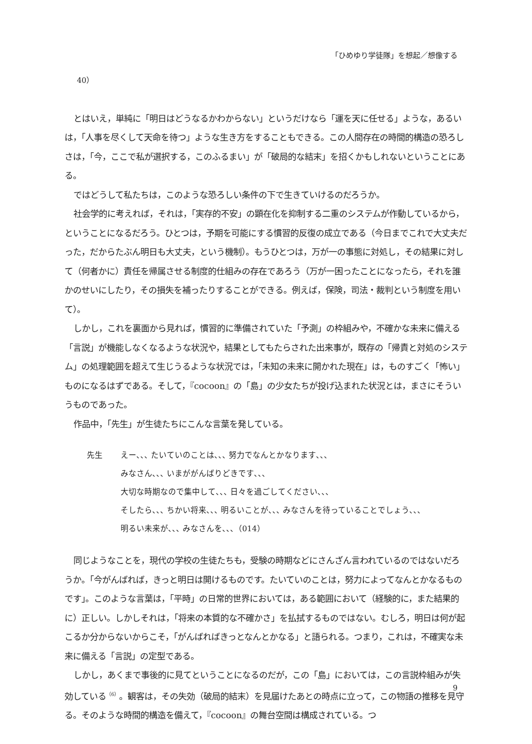「ひめゆり学徒隊」を想起／想像する
40）
とはいえ，単純に「明日はどうなるかわからない」というだけなら「運を天に任せる」ような，あるいは，「人事を尽くして天命を待つ」ような生き方をすることもできる。この人間存在の時間的構造の恐ろしさは，「今，ここで私が選択する，このふるまい」が「破局的な結末」を招くかもしれないということにある。
ではどうして私たちは，このような恐ろしい条件の下で生きていけるのだろうか。
社会学的に考えれば，それは，「実存的不安」の顕在化を抑制する二重のシステムが作動しているから，ということになるだろう。ひとつは，予期を可能にする慣習的反復の成立である（今日までこれで大丈夫だった，だからたぶん明日も大丈夫，という機制）。もうひとつは，万が一の事態に対処し，その結果に対して（何者かに）責任を帰属させる制度的仕組みの存在であろう（万が一困ったことになったら，それを誰かのせいにしたり，その損失を補ったりすることができる。例えば，保険，司法・裁判という制度を用いて）。
しかし，これを裏面から見れば，慣習的に準備されていた「予測」の枠組みや，不確かな未来に備える「言説」が機能しなくなるような状況や，結果としてもたらされた出来事が，既存の「帰責と対処のシステム」の処理範囲を超えて生じうるような状況では，「未知の未来に開かれた現在」は，ものすごく「怖い」ものになるはずである。そして，『cocoon』の「島」の少女たちが投げ込まれた状況とは，まさにそういうものであった。
作品中，「先生」が生徒たちにこんな言葉を発している。
先生 えー､､､ たいていのことは､､､ 努力でなんとかなります､､､
みなさん､､､ いまががんばりどきです､､､
大切な時期なので集中して､､､ 日々を過ごしてください､､､
そしたら､､､ ちかい将来､､､ 明るいことが､､､ みなさんを待っていることでしょう､､､
明るい未来が､､､ みなさんを､､､（014）
同じようなことを，現代の学校の生徒たちも，受験の時期などにさんざん言われているのではないだろうか。「今がんばれば，きっと明日は開けるものです。たいていのことは，努力によってなんとかなるものです」。このような言葉は，「平時」の日常的世界においては，ある範囲において（経験的に，また結果的に）正しい。しかしそれは，「将来の本質的な不確かさ」を払拭するものではない。むしろ，明日は何が起こるか分からないからこそ，「がんばればきっとなんとかなる」と語られる。つまり，これは，不確実な未来に備える「言説」の定型である。
しかし，あくまで事後的に見てということになるのだが，この「島」においては，この言説枠組みが失効している<sup>（6）</sup>。観客は，その失効（破局的結末）を見届けたあとの時点に立って，この物語の推移を見守る。そのような時間的構造を備えて，『cocoon』の舞台空間は構成されている。つ
9